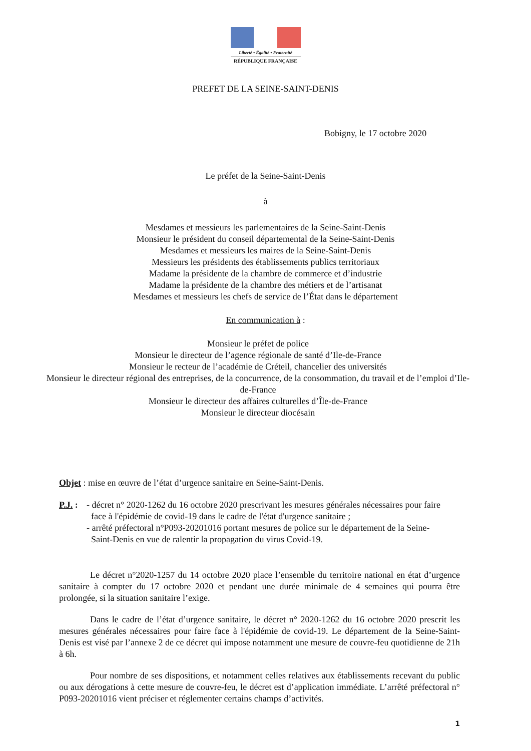Liberté • Égalité • Fraternité
RÉPUBLIQUE FRANÇAISE
PREFET DE LA SEINE-SAINT-DENIS
Bobigny, le 17 octobre 2020
Le préfet de la Seine-Saint-Denis
à
Mesdames et messieurs les parlementaires de la Seine-Saint-Denis
Monsieur le président du conseil départemental de la Seine-Saint-Denis
Mesdames et messieurs les maires de la Seine-Saint-Denis
Messieurs les présidents des établissements publics territoriaux
Madame la présidente de la chambre de commerce et d’industrie
Madame la présidente de la chambre des métiers et de l’artisanat
Mesdames et messieurs les chefs de service de l’État dans le département
En communication à :
Monsieur le préfet de police
Monsieur le directeur de l’agence régionale de santé d’Ile-de-France
Monsieur le recteur de l’académie de Créteil, chancelier des universités
Monsieur le directeur régional des entreprises, de la concurrence, de la consommation, du travail et de l’emploi d’Ile-de-France
Monsieur le directeur des affaires culturelles d’Île-de-France
Monsieur le directeur diocésain
Objet : mise en œuvre de l’état d’urgence sanitaire en Seine-Saint-Denis.
P.J. :
- décret n° 2020-1262 du 16 octobre 2020 prescrivant les mesures générales nécessaires pour faire
face à l'épidémie de covid-19 dans le cadre de l'état d'urgence sanitaire ;
- arrêté préfectoral n°P093-20201016 portant mesures de police sur le département de la Seine-
Saint-Denis en vue de ralentir la propagation du virus Covid-19.
Le décret n°2020-1257 du 14 octobre 2020 place l’ensemble du territoire national en état d’urgence sanitaire à compter du 17 octobre 2020 et pendant une durée minimale de 4 semaines qui pourra être prolongée, si la situation sanitaire l’exige.
Dans le cadre de l’état d’urgence sanitaire, le décret n° 2020-1262 du 16 octobre 2020 prescrit les mesures générales nécessaires pour faire face à l'épidémie de covid-19. Le département de la Seine-Saint-Denis est visé par l’annexe 2 de ce décret qui impose notamment une mesure de couvre-feu quotidienne de 21h à 6h.
Pour nombre de ses dispositions, et notamment celles relatives aux établissements recevant du public ou aux dérogations à cette mesure de couvre-feu, le décret est d’application immédiate. L’arrêté préfectoral n° P093-20201016 vient préciser et réglementer certains champs d’activités.
1